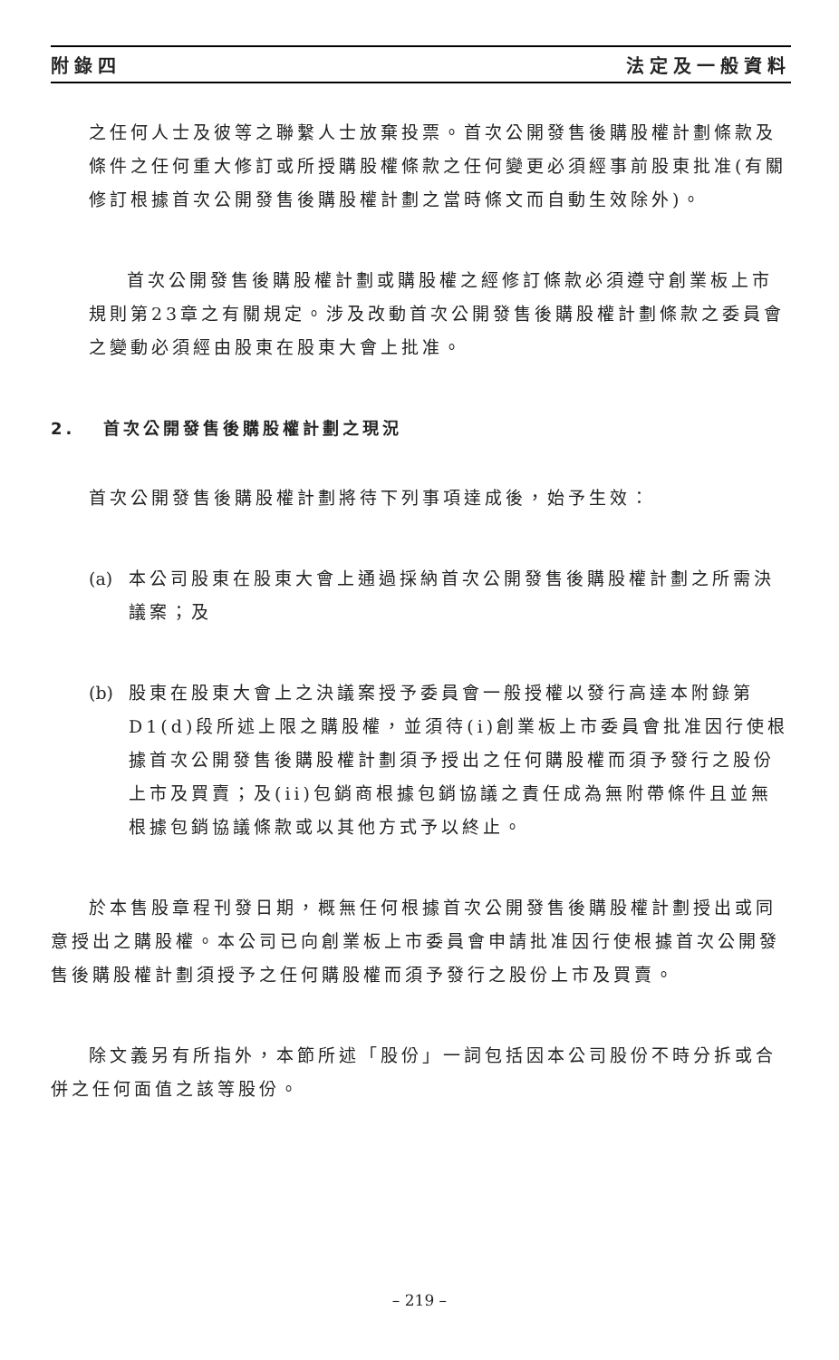附錄四 法定及一般資料
之任何人士及彼等之聯繫人士放棄投票。首次公開發售後購股權計劃條款及條件之任何重大修訂或所授購股權條款之任何變更必須經事前股東批准(有關修訂根據首次公開發售後購股權計劃之當時條文而自動生效除外)。
首次公開發售後購股權計劃或購股權之經修訂條款必須遵守創業板上市規則第23章之有關規定。涉及改動首次公開發售後購股權計劃條款之委員會之變動必須經由股東在股東大會上批准。
2. 首次公開發售後購股權計劃之現況
首次公開發售後購股權計劃將待下列事項達成後，始予生效：
(a) 本公司股東在股東大會上通過採納首次公開發售後購股權計劃之所需決議案；及
(b) 股東在股東大會上之決議案授予委員會一般授權以發行高達本附錄第D1(d)段所述上限之購股權，並須待(i)創業板上市委員會批准因行使根據首次公開發售後購股權計劃須予授出之任何購股權而須予發行之股份上市及買賣；及(ii)包銷商根據包銷協議之責任成為無附帶條件且並無根據包銷協議條款或以其他方式予以終止。
於本售股章程刊發日期，概無任何根據首次公開發售後購股權計劃授出或同意授出之購股權。本公司已向創業板上市委員會申請批准因行使根據首次公開發售後購股權計劃須授予之任何購股權而須予發行之股份上市及買賣。
除文義另有所指外，本節所述「股份」一詞包括因本公司股份不時分拆或合併之任何面值之該等股份。
– 219 –